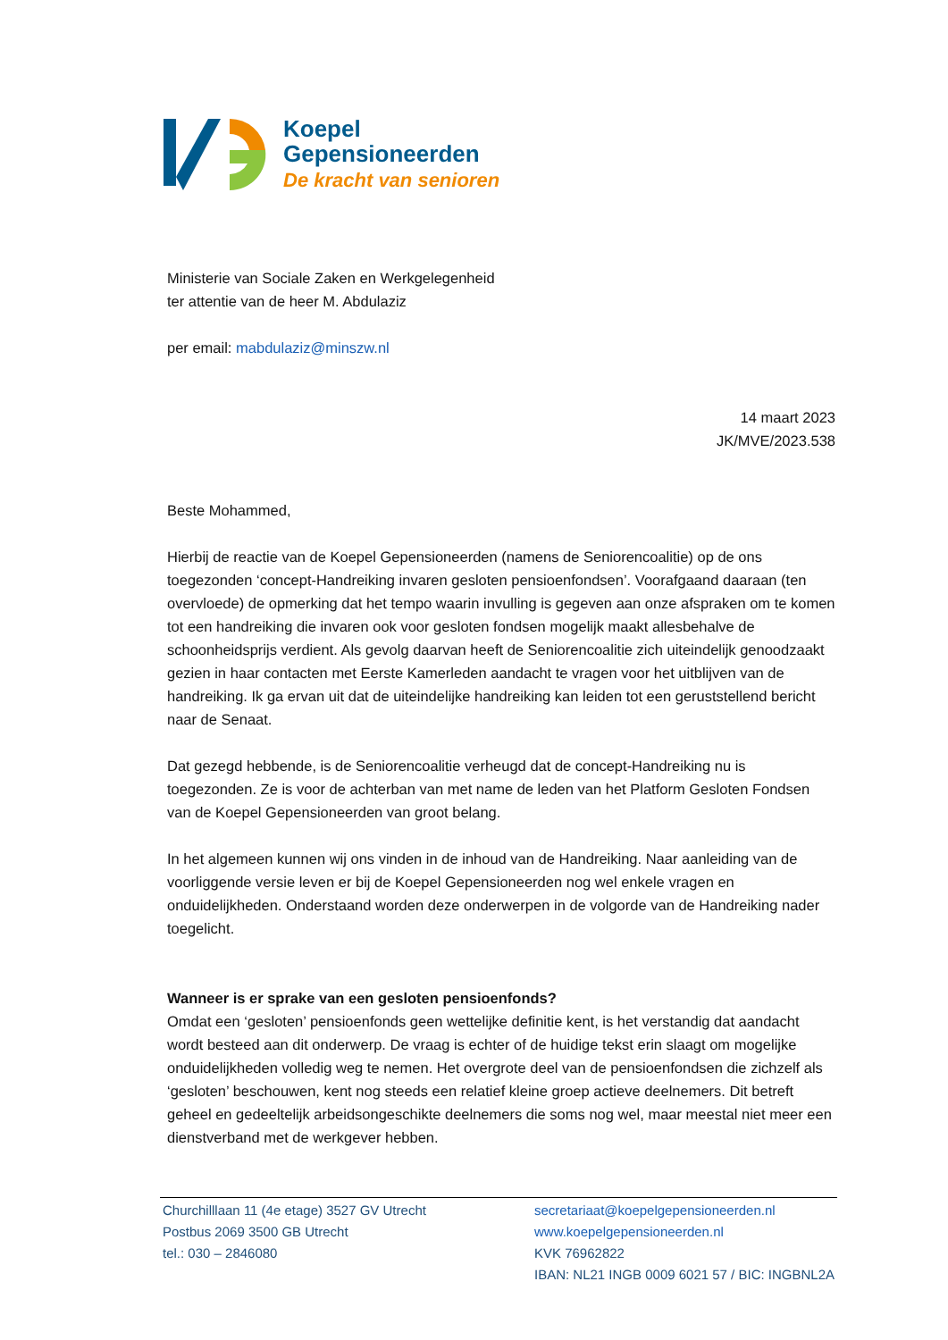Koepel
Gepensioneerden
De kracht van senioren
Ministerie van Sociale Zaken en Werkgelegenheid
ter attentie van de heer M. Abdulaziz
per email: mabdulaziz@minszw.nl
14 maart 2023
JK/MVE/2023.538
Beste Mohammed,
Hierbij de reactie van de Koepel Gepensioneerden (namens de Seniorencoalitie) op de ons toegezonden ‘concept-Handreiking invaren gesloten pensioenfondsen’. Voorafgaand daaraan (ten overvloede) de opmerking dat het tempo waarin invulling is gegeven aan onze afspraken om te komen tot een handreiking die invaren ook voor gesloten fondsen mogelijk maakt allesbehalve de schoonheidsprijs verdient. Als gevolg daarvan heeft de Seniorencoalitie zich uiteindelijk genoodzaakt gezien in haar contacten met Eerste Kamerleden aandacht te vragen voor het uitblijven van de handreiking. Ik ga ervan uit dat de uiteindelijke handreiking kan leiden tot een geruststellend bericht naar de Senaat.
Dat gezegd hebbende, is de Seniorencoalitie verheugd dat de concept-Handreiking nu is toegezonden. Ze is voor de achterban van met name de leden van het Platform Gesloten Fondsen van de Koepel Gepensioneerden van groot belang.
In het algemeen kunnen wij ons vinden in de inhoud van de Handreiking. Naar aanleiding van de voorliggende versie leven er bij de Koepel Gepensioneerden nog wel enkele vragen en onduidelijkheden. Onderstaand worden deze onderwerpen in de volgorde van de Handreiking nader toegelicht.
Wanneer is er sprake van een gesloten pensioenfonds?
Omdat een ‘gesloten’ pensioenfonds geen wettelijke definitie kent, is het verstandig dat aandacht wordt besteed aan dit onderwerp. De vraag is echter of de huidige tekst erin slaagt om mogelijke onduidelijkheden volledig weg te nemen. Het overgrote deel van de pensioenfondsen die zichzelf als ‘gesloten’ beschouwen, kent nog steeds een relatief kleine groep actieve deelnemers. Dit betreft geheel en gedeeltelijk arbeidsongeschikte deelnemers die soms nog wel, maar meestal niet meer een dienstverband met de werkgever hebben.
Churchilllaan 11 (4e etage) 3527 GV Utrecht
Postbus 2069 3500 GB Utrecht
tel.: 030 – 2846080
secretariaat@koepelgepensioneerden.nl
www.koepelgepensioneerden.nl
KVK 76962822
IBAN: NL21 INGB 0009 6021 57 / BIC: INGBNL2A